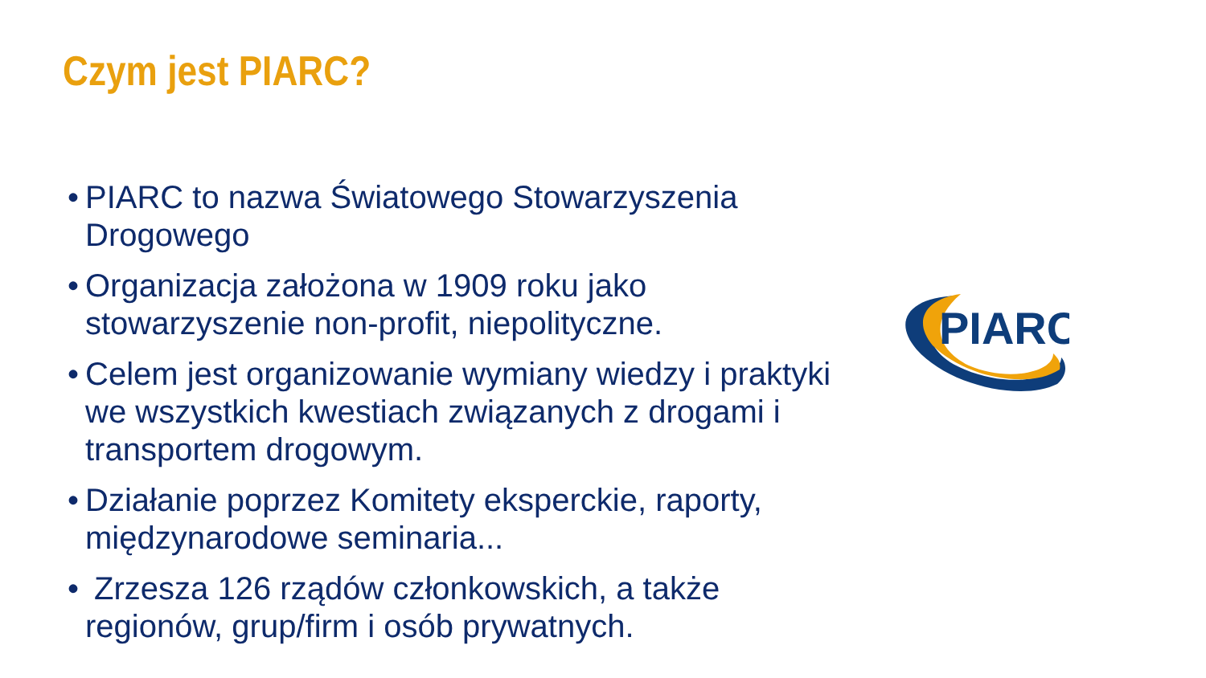Czym jest PIARC?
• PIARC to nazwa Światowego Stowarzyszenia Drogowego
• Organizacja założona w 1909 roku jako stowarzyszenie non-profit, niepolityczne.
• Celem jest organizowanie wymiany wiedzy i praktyki we wszystkich kwestiach związanych z drogami i transportem drogowym.
• Działanie poprzez Komitety eksperckie, raporty, międzynarodowe seminaria...
• Zrzesza 126 rządów członkowskich, a także regionów, grup/firm i osób prywatnych.
PIARC